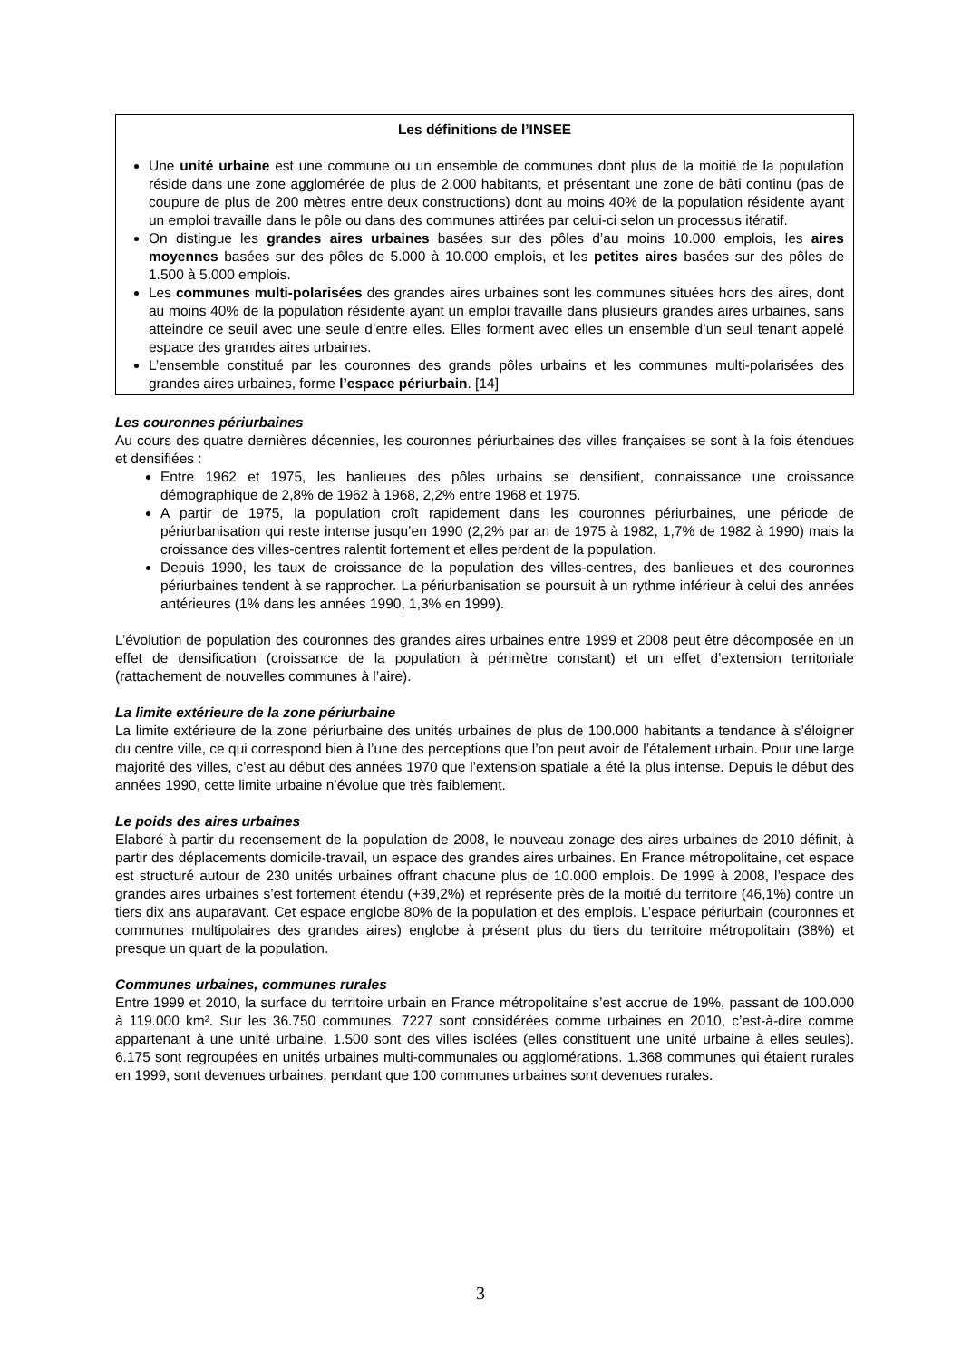Les définitions de l’INSEE
Une unité urbaine est une commune ou un ensemble de communes dont plus de la moitié de la population réside dans une zone agglomérée de plus de 2.000 habitants, et présentant une zone de bâti continu (pas de coupure de plus de 200 mètres entre deux constructions) dont au moins 40% de la population résidente ayant un emploi travaille dans le pôle ou dans des communes attirées par celui-ci selon un processus itératif.
On distingue les grandes aires urbaines basées sur des pôles d’au moins 10.000 emplois, les aires moyennes basées sur des pôles de 5.000 à 10.000 emplois, et les petites aires basées sur des pôles de 1.500 à 5.000 emplois.
Les communes multi-polarisées des grandes aires urbaines sont les communes situées hors des aires, dont au moins 40% de la population résidente ayant un emploi travaille dans plusieurs grandes aires urbaines, sans atteindre ce seuil avec une seule d’entre elles. Elles forment avec elles un ensemble d’un seul tenant appelé espace des grandes aires urbaines.
L’ensemble constitué par les couronnes des grands pôles urbains et les communes multi-polarisées des grandes aires urbaines, forme l’espace périurbain. [14]
Les couronnes périurbaines
Au cours des quatre dernières décennies, les couronnes périurbaines des villes françaises se sont à la fois étendues et densifiées :
Entre 1962 et 1975, les banlieues des pôles urbains se densifient, connaissance une croissance démographique de 2,8% de 1962 à 1968, 2,2% entre 1968 et 1975.
A partir de 1975, la population croît rapidement dans les couronnes périurbaines, une période de périurbanisation qui reste intense jusqu’en 1990 (2,2% par an de 1975 à 1982, 1,7% de 1982 à 1990) mais la croissance des villes-centres ralentit fortement et elles perdent de la population.
Depuis 1990, les taux de croissance de la population des villes-centres, des banlieues et des couronnes périurbaines tendent à se rapprocher. La périurbanisation se poursuit à un rythme inférieur à celui des années antérieures (1% dans les années 1990, 1,3% en 1999).
L’évolution de population des couronnes des grandes aires urbaines entre 1999 et 2008 peut être décomposée en un effet de densification (croissance de la population à périmètre constant) et un effet d’extension territoriale (rattachement de nouvelles communes à l’aire).
La limite extérieure de la zone périurbaine
La limite extérieure de la zone périurbaine des unités urbaines de plus de 100.000 habitants a tendance à s’éloigner du centre ville, ce qui correspond bien à l’une des perceptions que l’on peut avoir de l’étalement urbain. Pour une large majorité des villes, c’est au début des années 1970 que l’extension spatiale a été la plus intense. Depuis le début des années 1990, cette limite urbaine n’évolue que très faiblement.
Le poids des aires urbaines
Elaboré à partir du recensement de la population de 2008, le nouveau zonage des aires urbaines de 2010 définit, à partir des déplacements domicile-travail, un espace des grandes aires urbaines. En France métropolitaine, cet espace est structuré autour de 230 unités urbaines offrant chacune plus de 10.000 emplois. De 1999 à 2008, l’espace des grandes aires urbaines s’est fortement étendu (+39,2%) et représente près de la moitié du territoire (46,1%) contre un tiers dix ans auparavant. Cet espace englobe 80% de la population et des emplois. L’espace périurbain (couronnes et communes multipolaires des grandes aires) englobe à présent plus du tiers du territoire métropolitain (38%) et presque un quart de la population.
Communes urbaines, communes rurales
Entre 1999 et 2010, la surface du territoire urbain en France métropolitaine s’est accrue de 19%, passant de 100.000 à 119.000 km². Sur les 36.750 communes, 7227 sont considérées comme urbaines en 2010, c’est-à-dire comme appartenant à une unité urbaine. 1.500 sont des villes isolées (elles constituent une unité urbaine à elles seules). 6.175 sont regroupées en unités urbaines multi-communales ou agglomérations. 1.368 communes qui étaient rurales en 1999, sont devenues urbaines, pendant que 100 communes urbaines sont devenues rurales.
3